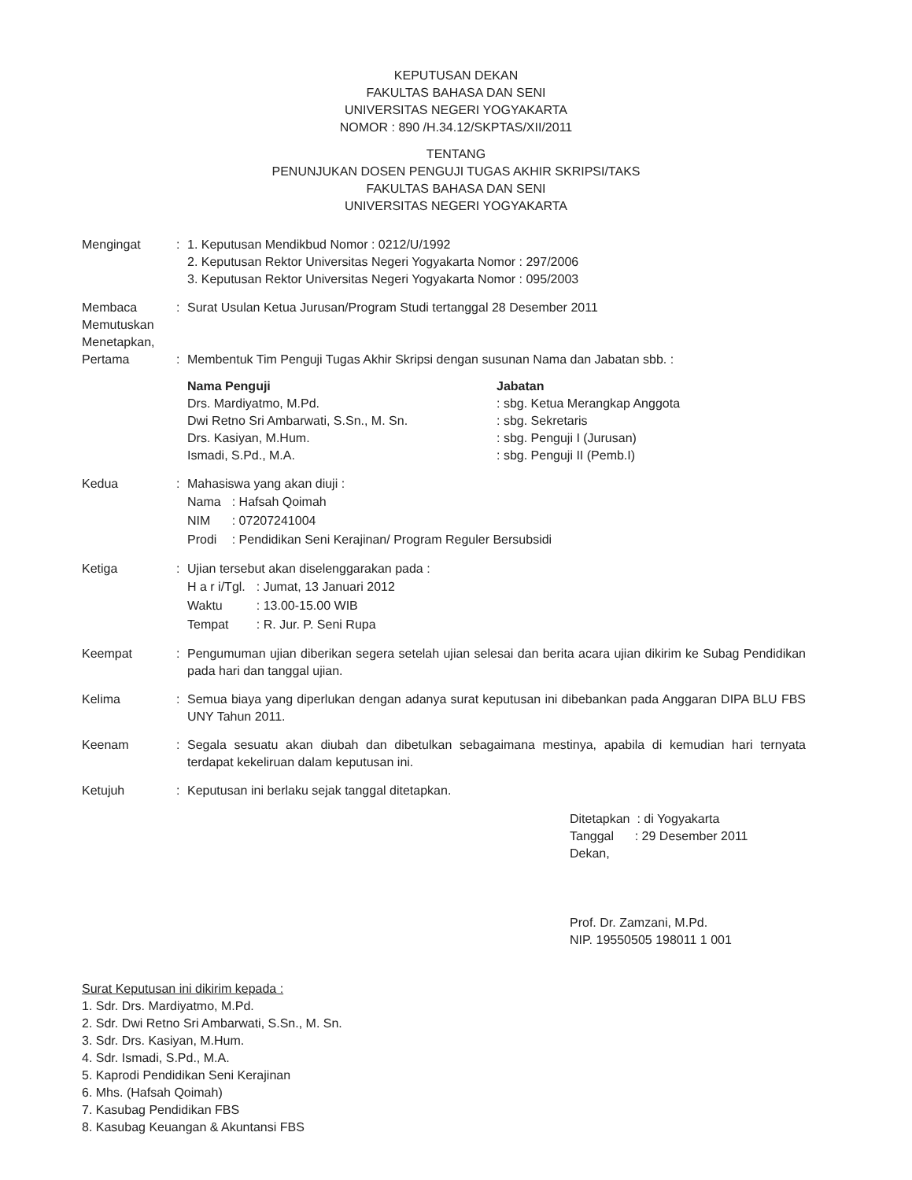KEPUTUSAN DEKAN
FAKULTAS BAHASA DAN SENI
UNIVERSITAS NEGERI YOGYAKARTA
NOMOR : 890 /H.34.12/SKPTAS/XII/2011
TENTANG
PENUNJUKAN DOSEN PENGUJI TUGAS AKHIR SKRIPSI/TAKS
FAKULTAS BAHASA DAN SENI
UNIVERSITAS NEGERI YOGYAKARTA
Mengingat : 1. Keputusan Mendikbud Nomor : 0212/U/1992
2. Keputusan Rektor Universitas Negeri Yogyakarta Nomor : 297/2006
3. Keputusan Rektor Universitas Negeri Yogyakarta Nomor : 095/2003
Membaca
Memutuskan
Menetapkan,
Pertama
:
:
Surat Usulan Ketua Jurusan/Program Studi tertanggal 28 Desember 2011
Membentuk Tim Penguji Tugas Akhir Skripsi dengan susunan Nama dan Jabatan sbb. :
Nama Penguji
Drs. Mardiyatmo, M.Pd.
Dwi Retno Sri Ambarwati, S.Sn., M. Sn.
Drs. Kasiyan, M.Hum.
Ismadi, S.Pd., M.A.
Jabatan
: sbg. Ketua Merangkap Anggota
: sbg. Sekretaris
: sbg. Penguji I (Jurusan)
: sbg. Penguji II (Pemb.I)
Kedua : Mahasiswa yang akan diuji :
| Nama | : Hafsah Qoimah |
| NIM | : 07207241004 |
| Prodi | : Pendidikan Seni Kerajinan/ Program Reguler Bersubsidi |
Ketiga : Ujian tersebut akan diselenggarakan pada :
| H a r i/Tgl. | : Jumat, 13 Januari 2012 |
| Waktu | : 13.00-15.00 WIB |
| Tempat | : R. Jur. P. Seni Rupa |
Keempat : Pengumuman ujian diberikan segera setelah ujian selesai dan berita acara ujian dikirim ke Subag Pendidikan pada hari dan tanggal ujian.
Kelima : Semua biaya yang diperlukan dengan adanya surat keputusan ini dibebankan pada Anggaran DIPA BLU FBS UNY Tahun 2011.
Keenam : Segala sesuatu akan diubah dan dibetulkan sebagaimana mestinya, apabila di kemudian hari ternyata terdapat kekeliruan dalam keputusan ini.
Ketujuh : Keputusan ini berlaku sejak tanggal ditetapkan.
Ditetapkan : di Yogyakarta
Tanggal : 29 Desember 2011
Dekan,
Prof. Dr. Zamzani, M.Pd.
NIP. 19550505 198011 1 001
Surat Keputusan ini dikirim kepada :
1. Sdr. Drs. Mardiyatmo, M.Pd.
2. Sdr. Dwi Retno Sri Ambarwati, S.Sn., M. Sn.
3. Sdr. Drs. Kasiyan, M.Hum.
4. Sdr. Ismadi, S.Pd., M.A.
5. Kaprodi Pendidikan Seni Kerajinan
6. Mhs. (Hafsah Qoimah)
7. Kasubag Pendidikan FBS
8. Kasubag Keuangan & Akuntansi FBS